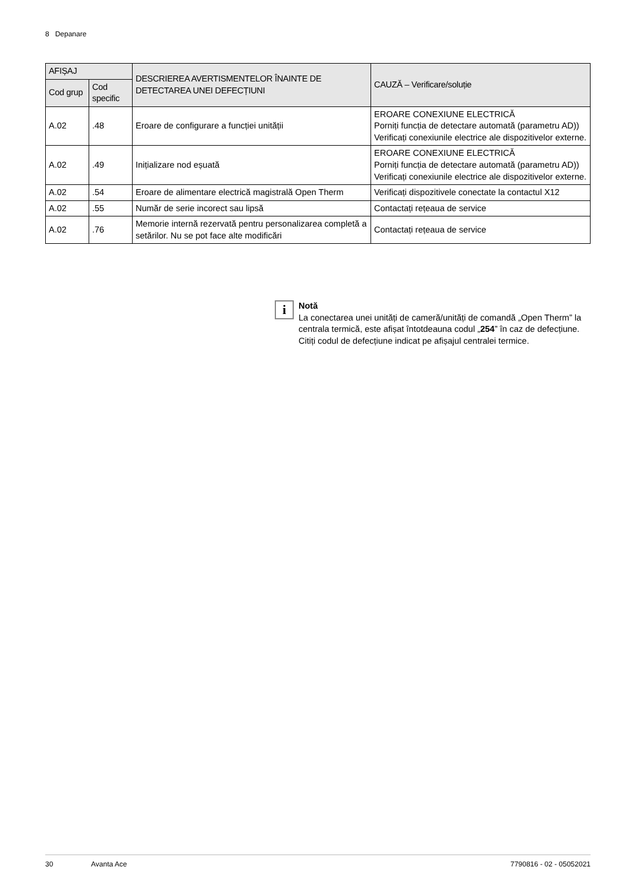8 Depanare
| AFIȘAJ | | DESCRIEREA AVERTISMENTELOR ÎNAINTE DE DETECTAREA UNEI DEFECȚIUNI | CAUZĂ – Verificare/soluție |
| --- | --- | --- | --- |
| Cod grup | Cod specific | | |
| A.02 | .48 | Eroare de configurare a funcției unității | EROARE CONEXIUNE ELECTRICĂ Porniți funcția de detectare automată (parametru AD)) Verificați conexiunile electrice ale dispozitivelor externe. |
| A.02 | .49 | Inițializare nod eșuată | EROARE CONEXIUNE ELECTRICĂ Porniți funcția de detectare automată (parametru AD)) Verificați conexiunile electrice ale dispozitivelor externe. |
| A.02 | .54 | Eroare de alimentare electrică magistrală Open Therm | Verificați dispozitivele conectate la contactul X12 |
| A.02 | .55 | Număr de serie incorect sau lipsă | Contactați rețeaua de service |
| A.02 | .76 | Memorie internă rezervată pentru personalizarea completă a setărilor. Nu se pot face alte modificări | Contactați rețeaua de service |
i
Notă
La conectarea unei unități de cameră/unități de comandă „Open Therm” la centrala termică, este afișat întotdeauna codul „254” în caz de defecțiune. Citiți codul de defecțiune indicat pe afișajul centralei termice.
30 Avanta Ace 7790816 - 02 - 05052021